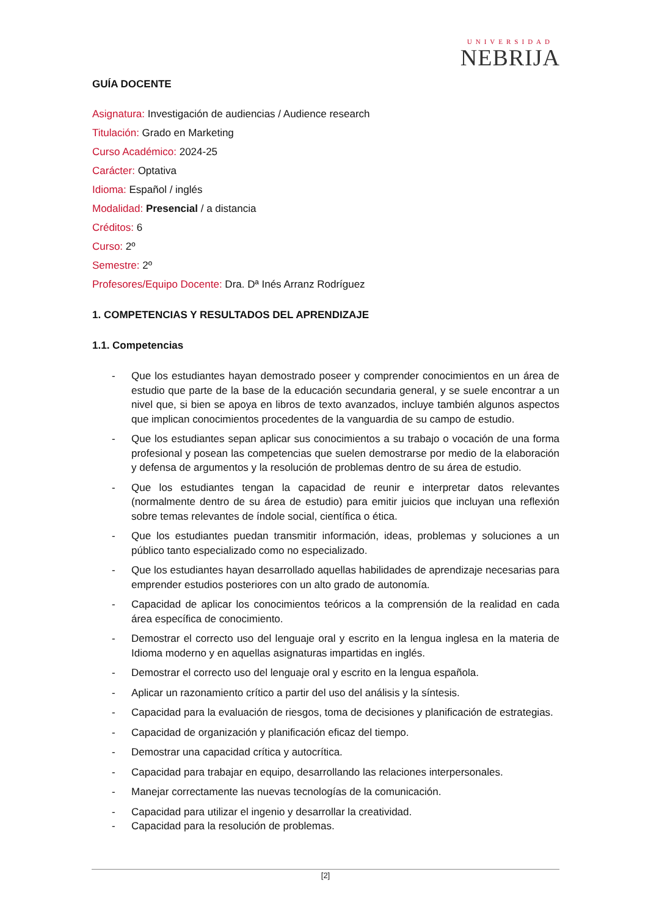UNIVERSIDAD
NEBRIJA
GUÍA DOCENTE
Asignatura: Investigación de audiencias / Audience research
Titulación: Grado en Marketing
Curso Académico: 2024-25
Carácter: Optativa
Idioma: Español / inglés
Modalidad: Presencial / a distancia
Créditos: 6
Curso: 2º
Semestre: 2º
Profesores/Equipo Docente: Dra. Dª Inés Arranz Rodríguez
1. COMPETENCIAS Y RESULTADOS DEL APRENDIZAJE
1.1. Competencias
- Que los estudiantes hayan demostrado poseer y comprender conocimientos en un área de estudio que parte de la base de la educación secundaria general, y se suele encontrar a un nivel que, si bien se apoya en libros de texto avanzados, incluye también algunos aspectos que implican conocimientos procedentes de la vanguardia de su campo de estudio.
- Que los estudiantes sepan aplicar sus conocimientos a su trabajo o vocación de una forma profesional y posean las competencias que suelen demostrarse por medio de la elaboración y defensa de argumentos y la resolución de problemas dentro de su área de estudio.
- Que los estudiantes tengan la capacidad de reunir e interpretar datos relevantes (normalmente dentro de su área de estudio) para emitir juicios que incluyan una reflexión sobre temas relevantes de índole social, científica o ética.
- Que los estudiantes puedan transmitir información, ideas, problemas y soluciones a un público tanto especializado como no especializado.
- Que los estudiantes hayan desarrollado aquellas habilidades de aprendizaje necesarias para emprender estudios posteriores con un alto grado de autonomía.
- Capacidad de aplicar los conocimientos teóricos a la comprensión de la realidad en cada área específica de conocimiento.
- Demostrar el correcto uso del lenguaje oral y escrito en la lengua inglesa en la materia de Idioma moderno y en aquellas asignaturas impartidas en inglés.
- Demostrar el correcto uso del lenguaje oral y escrito en la lengua española.
- Aplicar un razonamiento crítico a partir del uso del análisis y la síntesis.
- Capacidad para la evaluación de riesgos, toma de decisiones y planificación de estrategias.
- Capacidad de organización y planificación eficaz del tiempo.
- Demostrar una capacidad crítica y autocrítica.
- Capacidad para trabajar en equipo, desarrollando las relaciones interpersonales.
- Manejar correctamente las nuevas tecnologías de la comunicación.
- Capacidad para utilizar el ingenio y desarrollar la creatividad.
- Capacidad para la resolución de problemas.
[2]